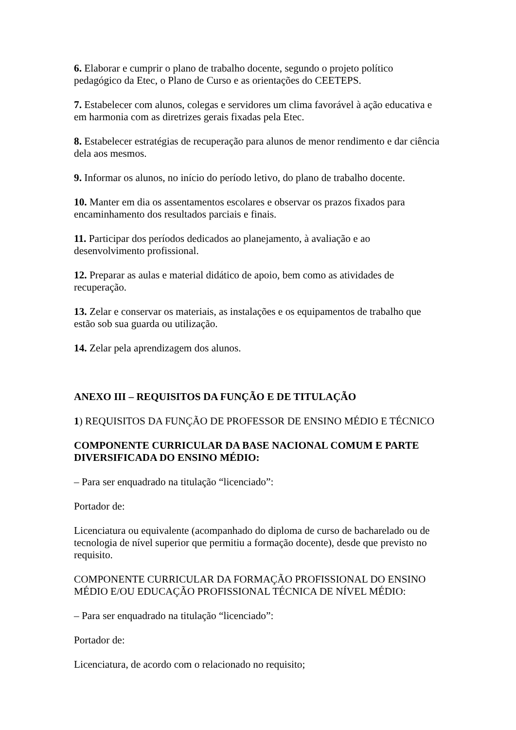6. Elaborar e cumprir o plano de trabalho docente, segundo o projeto político pedagógico da Etec, o Plano de Curso e as orientações do CEETEPS.
7. Estabelecer com alunos, colegas e servidores um clima favorável à ação educativa e em harmonia com as diretrizes gerais fixadas pela Etec.
8. Estabelecer estratégias de recuperação para alunos de menor rendimento e dar ciência dela aos mesmos.
9. Informar os alunos, no início do período letivo, do plano de trabalho docente.
10. Manter em dia os assentamentos escolares e observar os prazos fixados para encaminhamento dos resultados parciais e finais.
11. Participar dos períodos dedicados ao planejamento, à avaliação e ao desenvolvimento profissional.
12. Preparar as aulas e material didático de apoio, bem como as atividades de recuperação.
13. Zelar e conservar os materiais, as instalações e os equipamentos de trabalho que estão sob sua guarda ou utilização.
14. Zelar pela aprendizagem dos alunos.
ANEXO III – REQUISITOS DA FUNÇÃO E DE TITULAÇÃO
1) REQUISITOS DA FUNÇÃO DE PROFESSOR DE ENSINO MÉDIO E TÉCNICO
COMPONENTE CURRICULAR DA BASE NACIONAL COMUM E PARTE DIVERSIFICADA DO ENSINO MÉDIO:
– Para ser enquadrado na titulação “licenciado”:
Portador de:
Licenciatura ou equivalente (acompanhado do diploma de curso de bacharelado ou de tecnologia de nível superior que permitiu a formação docente), desde que previsto no requisito.
COMPONENTE CURRICULAR DA FORMAÇÃO PROFISSIONAL DO ENSINO MÉDIO E/OU EDUCAÇÃO PROFISSIONAL TÉCNICA DE NÍVEL MÉDIO:
– Para ser enquadrado na titulação “licenciado”:
Portador de:
Licenciatura, de acordo com o relacionado no requisito;